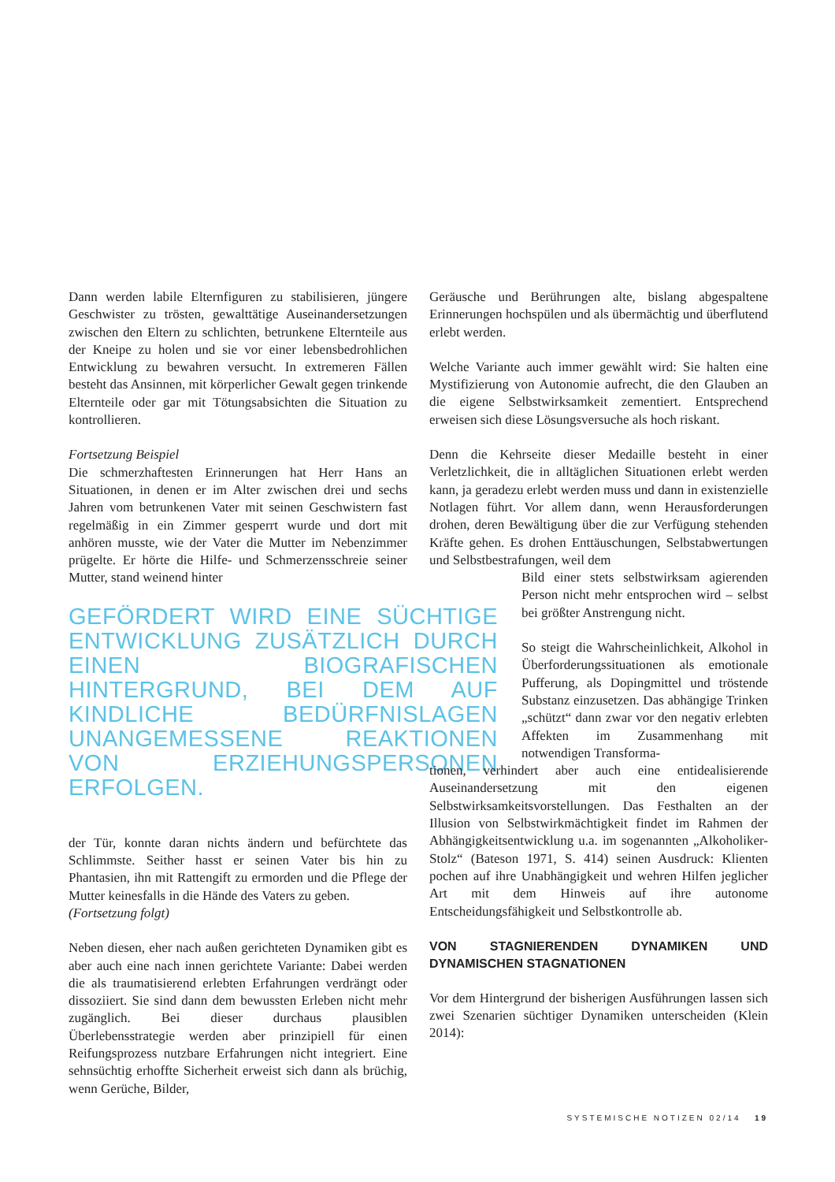Dann werden labile Elternfiguren zu stabilisieren, jüngere Geschwister zu trösten, gewalttätige Auseinandersetzungen zwischen den Eltern zu schlichten, betrunkene Elternteile aus der Kneipe zu holen und sie vor einer lebensbedrohlichen Entwicklung zu bewahren versucht. In extremeren Fällen besteht das Ansinnen, mit körperlicher Gewalt gegen trinkende Elternteile oder gar mit Tötungsabsichten die Situation zu kontrollieren.
Fortsetzung Beispiel
Die schmerzhaftesten Erinnerungen hat Herr Hans an Situationen, in denen er im Alter zwischen drei und sechs Jahren vom betrunkenen Vater mit seinen Geschwistern fast regelmäßig in ein Zimmer gesperrt wurde und dort mit anhören musste, wie der Vater die Mutter im Nebenzimmer prügelte. Er hörte die Hilfe- und Schmerzensschreie seiner Mutter, stand weinend hinter
GEFÖRDERT WIRD EINE SÜCHTIGE ENTWICKLUNG ZUSÄTZLICH DURCH EINEN BIOGRAFISCHEN HINTERGRUND, BEI DEM AUF KINDLICHE BEDÜRFNISLAGEN UNANGEMESSENE REAKTIONEN VON ERZIEHUNGSPERSONEN ERFOLGEN.
der Tür, konnte daran nichts ändern und befürchtete das Schlimmste. Seither hasst er seinen Vater bis hin zu Phantasien, ihn mit Rattengift zu ermorden und die Pflege der Mutter keinesfalls in die Hände des Vaters zu geben.
(Fortsetzung folgt)
Neben diesen, eher nach außen gerichteten Dynamiken gibt es aber auch eine nach innen gerichtete Variante: Dabei werden die als traumatisierend erlebten Erfahrungen verdrängt oder dissoziiert. Sie sind dann dem bewussten Erleben nicht mehr zugänglich. Bei dieser durchaus plausiblen Überlebensstrategie werden aber prinzipiell für einen Reifungsprozess nutzbare Erfahrungen nicht integriert. Eine sehnsüchtig erhoffte Sicherheit erweist sich dann als brüchig, wenn Gerüche, Bilder,
Geräusche und Berührungen alte, bislang abgespaltene Erinnerungen hochspülen und als übermächtig und überflutend erlebt werden.
Welche Variante auch immer gewählt wird: Sie halten eine Mystifizierung von Autonomie aufrecht, die den Glauben an die eigene Selbstwirksamkeit zementiert. Entsprechend erweisen sich diese Lösungsversuche als hoch riskant.
Denn die Kehrseite dieser Medaille besteht in einer Verletzlichkeit, die in alltäglichen Situationen erlebt werden kann, ja geradezu erlebt werden muss und dann in existenzielle Notlagen führt. Vor allem dann, wenn Herausforderungen drohen, deren Bewältigung über die zur Verfügung stehenden Kräfte gehen. Es drohen Enttäuschungen, Selbstabwertungen und Selbstbestrafungen, weil dem
Bild einer stets selbstwirksam agierenden Person nicht mehr entsprochen wird – selbst bei größter Anstrengung nicht.
So steigt die Wahrscheinlichkeit, Alkohol in Überforderungssituationen als emotionale Pufferung, als Dopingmittel und tröstende Substanz einzusetzen. Das abhängige Trinken „schützt“ dann zwar vor den negativ erlebten Affekten im Zusammenhang mit notwendigen Transforma-
tionen, verhindert aber auch eine entidealisierende Auseinandersetzung mit den eigenen Selbstwirksamkeitsvorstellungen. Das Festhalten an der Illusion von Selbstwirkmächtigkeit findet im Rahmen der Abhängigkeitsentwicklung u.a. im sogenannten „Alkoholiker-Stolz“ (Bateson 1971, S. 414) seinen Ausdruck: Klienten pochen auf ihre Unabhängigkeit und wehren Hilfen jeglicher Art mit dem Hinweis auf ihre autonome Entscheidungsfähigkeit und Selbstkontrolle ab.
VON STAGNIERENDEN DYNAMIKEN UND DYNAMISCHEN STAGNATIONEN
Vor dem Hintergrund der bisherigen Ausführungen lassen sich zwei Szenarien süchtiger Dynamiken unterscheiden (Klein 2014):
SYSTEMISCHE NOTIZEN 02/14 19